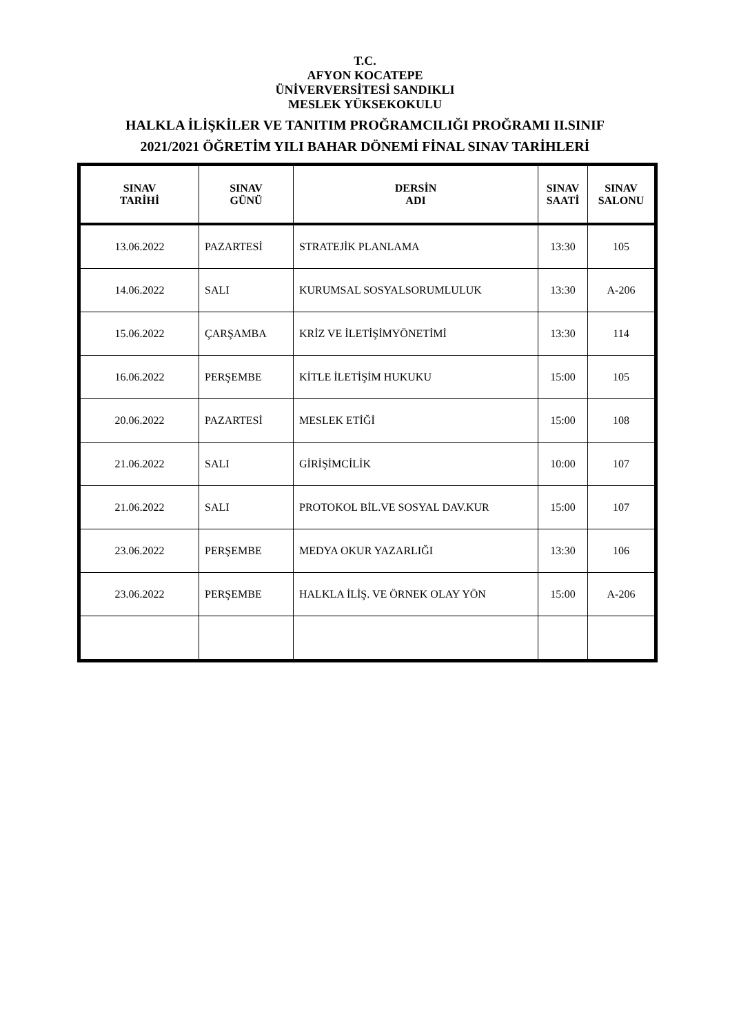T.C.
AFYON KOCATEPE
ÜNİVERVERSİTESİ SANDIKLI
MESLEK YÜKSEKOKULU
HALKLA İLİŞKİLER VE TANITIM PROĞRAMCILIĞI PROĞRAMI II.SINIF
2021/2021 ÖĞRETİM YILI BAHAR DÖNEMİ FİNAL SINAV TARİHLERİ
| SINAV TARİHİ | SINAV GÜNÜ | DERSİN ADI | SINAV SAATİ | SINAV SALONU |
| --- | --- | --- | --- | --- |
| 13.06.2022 | PAZARTESİ | STRATEJİK PLANLAMA | 13:30 | 105 |
| 14.06.2022 | SALI | KURUMSAL SOSYALSORUMLULUK | 13:30 | A-206 |
| 15.06.2022 | ÇARŞAMBA | KRİZ VE İLETİŞİMYÖNETİMİ | 13:30 | 114 |
| 16.06.2022 | PERŞEMBE | KİTLE İLETİŞİM HUKUKU | 15:00 | 105 |
| 20.06.2022 | PAZARTESİ | MESLEK ETİĞİ | 15:00 | 108 |
| 21.06.2022 | SALI | GİRİŞİMCİLİK | 10:00 | 107 |
| 21.06.2022 | SALI | PROTOKOL BİL.VE SOSYAL DAV.KUR | 15:00 | 107 |
| 23.06.2022 | PERŞEMBE | MEDYA OKUR YAZARLIĞI | 13:30 | 106 |
| 23.06.2022 | PERŞEMBE | HALKLA İLİŞ. VE ÖRNEK OLAY YÖN | 15:00 | A-206 |